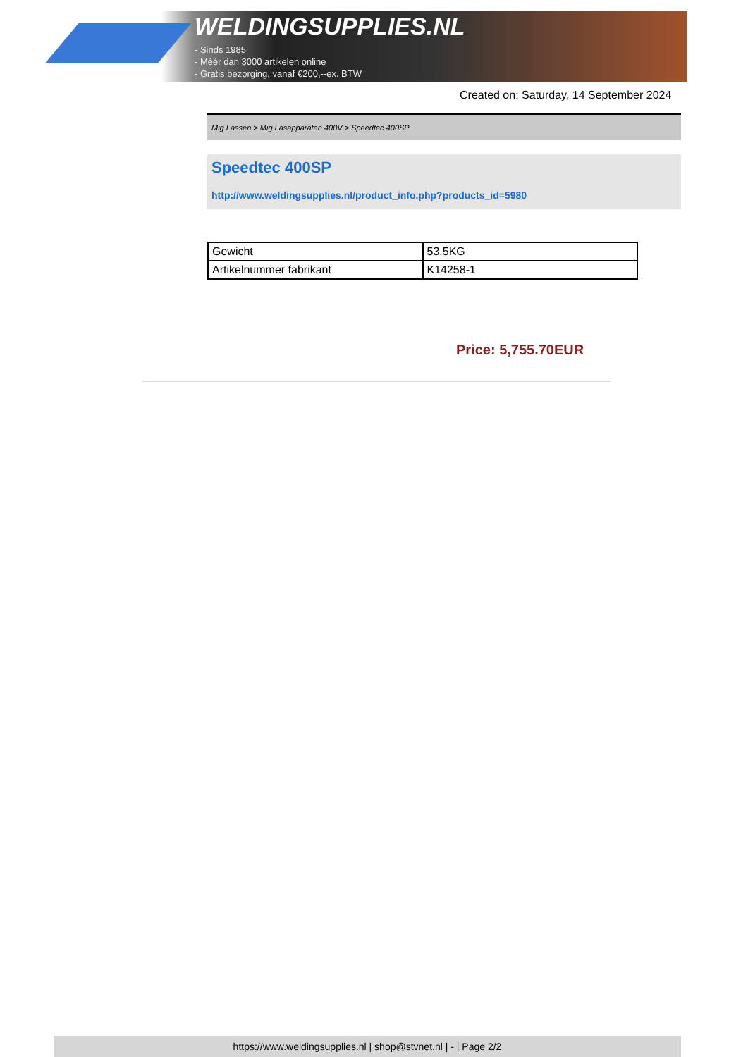WELDINGSUPPLIES.NL
- Sinds 1985
- Méér dan 3000 artikelen online
- Gratis bezorging, vanaf €200,--ex. BTW
Created on: Saturday, 14 September 2024
Mig Lassen > Mig Lasapparaten 400V > Speedtec 400SP
Speedtec 400SP
http://www.weldingsupplies.nl/product_info.php?products_id=5980
| Gewicht | 53.5KG |
| Artikelnummer fabrikant | K14258-1 |
Price: 5,755.70EUR
https://www.weldingsupplies.nl | shop@stvnet.nl | - | Page 2/2